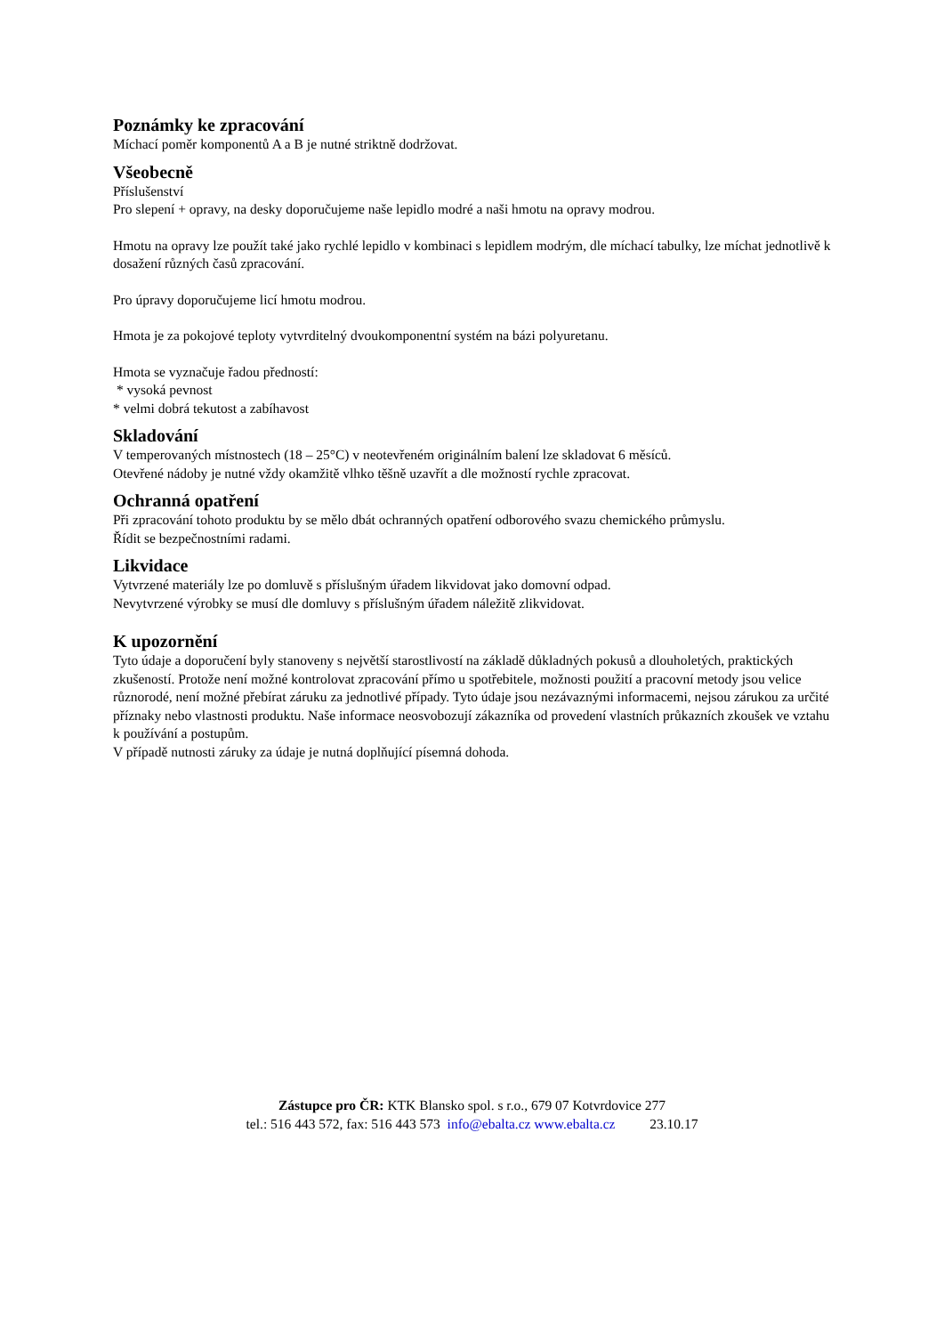Poznámky ke zpracování
Míchací poměr komponentů A a B je nutné striktně dodržovat.
Všeobecně
Příslušenství
Pro slepení + opravy, na desky doporučujeme naše lepidlo modré a naši hmotu na opravy modrou.
Hmotu na opravy lze použít také jako rychlé lepidlo v kombinaci s lepidlem modrým, dle míchací tabulky, lze míchat jednotlivě k dosažení různých časů zpracování.
Pro úpravy doporučujeme licí hmotu modrou.
Hmota je za pokojové teploty vytvrditelný dvoukomponentní systém na bázi polyuretanu.
Hmota se vyznačuje řadou předností:
* vysoká pevnost
* velmi dobrá tekutost a zabíhavost
Skladování
V temperovaných místnostech (18 – 25°C) v neotevřeném originálním balení lze skladovat 6 měsíců.
Otevřené nádoby je nutné vždy okamžitě vlhko těšně uzavřít a dle možností rychle zpracovat.
Ochranná opatření
Při zpracování tohoto produktu by se mělo dbát ochranných opatření odborového svazu chemického průmyslu.
Řídit se bezpečnostními radami.
Likvidace
Vytvrzené materiály lze po domluvě s příslušným úřadem likvidovat jako domovní odpad.
Nevytvrzené výrobky se musí dle domluvy s příslušným úřadem náležitě zlikvidovat.
K upozornění
Tyto údaje a doporučení byly stanoveny s největší starostlivostí na základě důkladných pokusů a dlouholetých, praktických zkušeností. Protože není možné kontrolovat zpracování přímo u spotřebitele, možnosti použití a pracovní metody jsou velice různorodé, není možné přebírat záruku za jednotlivé případy. Tyto údaje jsou nezávaznými informacemi, nejsou zárukou za určité příznaky nebo vlastnosti produktu. Naše informace neosvobozují zákazníka od provedení vlastních průkazních zkoušek ve vztahu k používání a postupům.
V případě nutnosti záruky za údaje je nutná doplňující písemná dohoda.
Zástupce pro ČR: KTK Blansko spol. s r.o., 679 07 Kotvrdovice 277
tel.: 516 443 572, fax: 516 443 573 info@ebalta.cz www.ebalta.cz 23.10.17